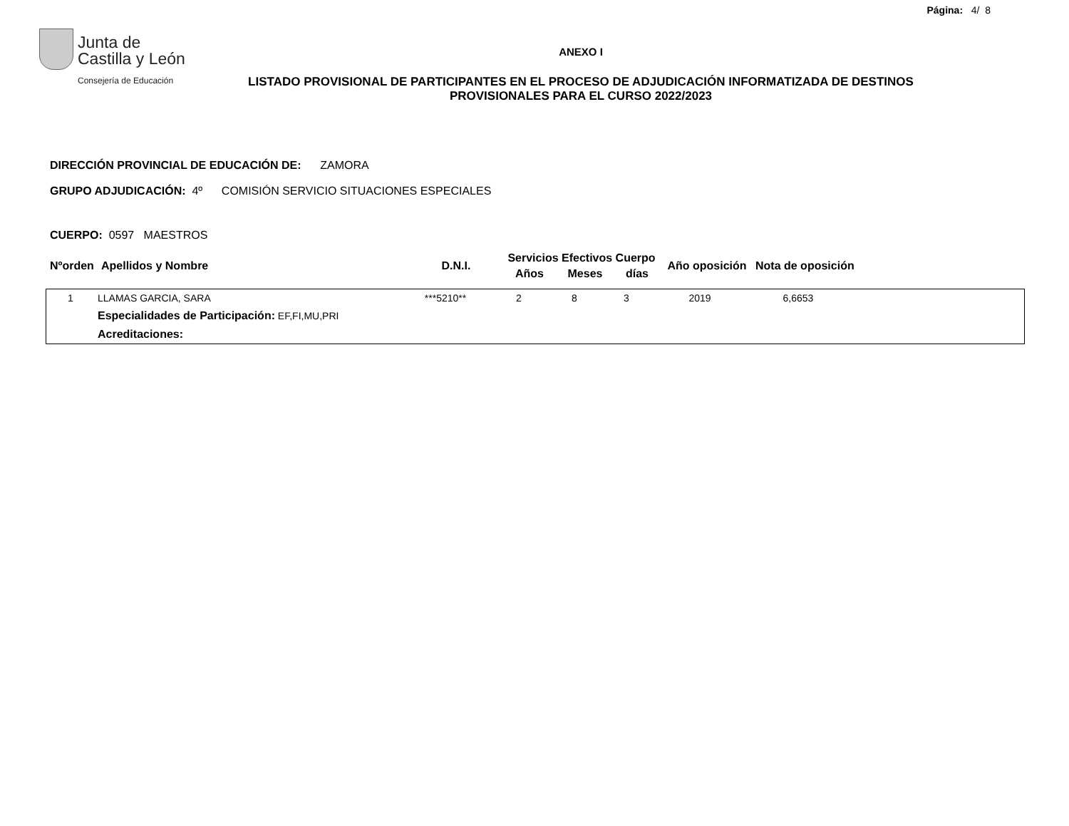Página: 4/ 8
Junta de
Castilla y León
Consejería de Educación
ANEXO I
LISTADO PROVISIONAL DE PARTICIPANTES EN EL PROCESO DE ADJUDICACIÓN INFORMATIZADA DE DESTINOS PROVISIONALES PARA EL CURSO 2022/2023
DIRECCIÓN PROVINCIAL DE EDUCACIÓN DE: ZAMORA
GRUPO ADJUDICACIÓN: 4º COMISIÓN SERVICIO SITUACIONES ESPECIALES
CUERPO: 0597 MAESTROS
| Nºorden | Apellidos y Nombre | D.N.I. | Servicios Efectivos Cuerpo | | | Año oposición | Nota de oposición |
| --- | --- | --- | --- | --- | --- | --- | --- |
| | | | Años | Meses | días | | |
| 1 | LLAMAS GARCIA, SARA | ***5210** | 2 | 8 | 3 | 2019 | 6,6653 | |
| | Especialidades de Participación: EF,FI,MU,PRI | | | | | | | |
| | Acreditaciones: | | | | | | | |